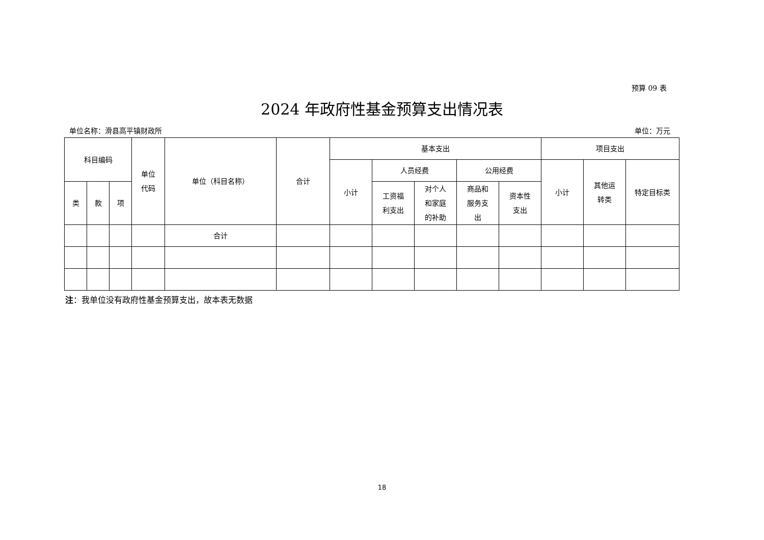预算 09 表
2024 年政府性基金预算支出情况表
单位名称：滑县高平镇财政所 单位：万元
| 科目编码 | | | 单位 代码 | 单位（科目名称） | 合计 | 基本支出 | | | | | 项目支出 | | |
| --- | --- | --- | --- | --- | --- | --- | --- | --- | --- | --- | --- | --- | --- |
| | | | | | | 小计 | 人员经费 | | 公用经费 | | 小计 | 其他运 转类 | 特定目标类 |
| 类 | 款 | 项 | | | | | 工资福 利支出 | 对个人 和家庭 的补助 | 商品和 服务支 出 | 资本性 支出 | | | |
| | | | | 合计 | | | | | | | | | |
注：我单位没有政府性基金预算支出，故本表无数据
18